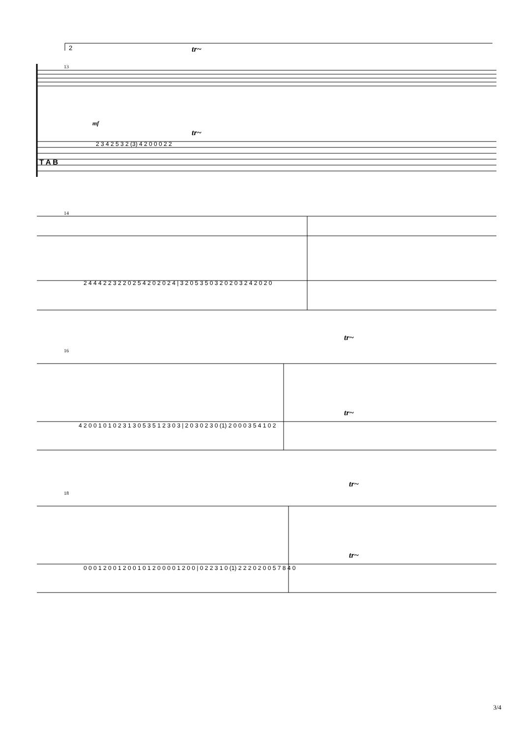2
13
tr~
mf
tr~
T A B
2 3 4 2 5 3 2 (3) 4 2 0 0 0 2 2
14
2 4 4 4 2 2 3 2 2 0 2 5 4 2 0 2 0 2 4 | 3 2 0 5 3 5 0 3 2 0 2 0 3 2 4 2 0 2 0
16
tr~
tr~
4 2 0 0 1 0 1 0 2 3 1 3 0 5 3 5 1 2 3 0 3 | 2 0 3 0 2 3 0 (1) 2 0 0 0 3 5 4 1 0 2
18
tr~
tr~
0 0 0 1 2 0 0 1 2 0 0 1 0 1 2 0 0 0 0 1 2 0 0 | 0 2 2 3 1 0 (1) 2 2 2 0 2 0 0 5 7 8 4 0
3/4